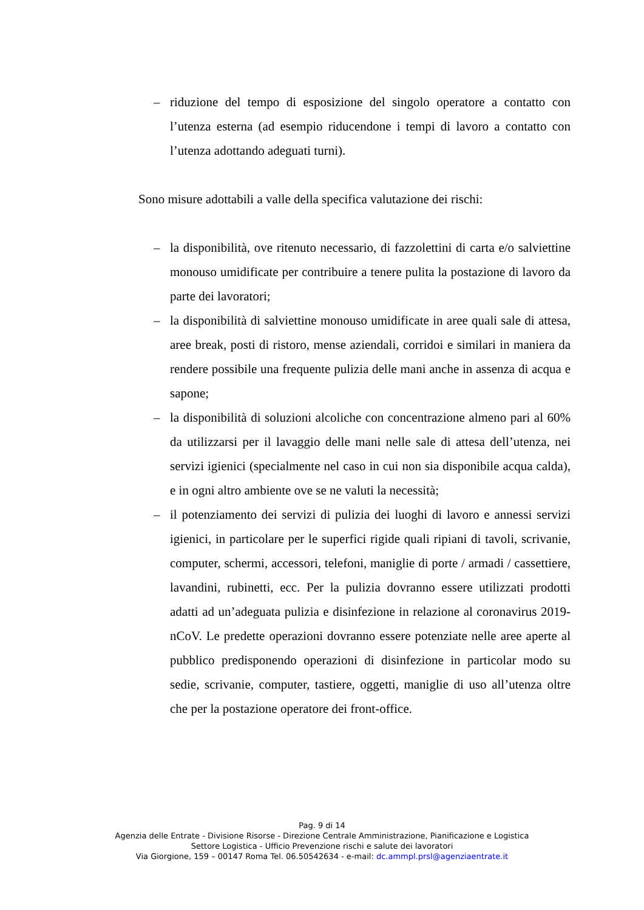– riduzione del tempo di esposizione del singolo operatore a contatto con l’utenza esterna (ad esempio riducendone i tempi di lavoro a contatto con l’utenza adottando adeguati turni).
Sono misure adottabili a valle della specifica valutazione dei rischi:
– la disponibilità, ove ritenuto necessario, di fazzolettini di carta e/o salviettine monouso umidificate per contribuire a tenere pulita la postazione di lavoro da parte dei lavoratori;
– la disponibilità di salviettine monouso umidificate in aree quali sale di attesa, aree break, posti di ristoro, mense aziendali, corridoi e similari in maniera da rendere possibile una frequente pulizia delle mani anche in assenza di acqua e sapone;
– la disponibilità di soluzioni alcoliche con concentrazione almeno pari al 60% da utilizzarsi per il lavaggio delle mani nelle sale di attesa dell’utenza, nei servizi igienici (specialmente nel caso in cui non sia disponibile acqua calda), e in ogni altro ambiente ove se ne valuti la necessità;
– il potenziamento dei servizi di pulizia dei luoghi di lavoro e annessi servizi igienici, in particolare per le superfici rigide quali ripiani di tavoli, scrivanie, computer, schermi, accessori, telefoni, maniglie di porte / armadi / cassettiere, lavandini, rubinetti, ecc. Per la pulizia dovranno essere utilizzati prodotti adatti ad un’adeguata pulizia e disinfezione in relazione al coronavirus 2019-nCoV. Le predette operazioni dovranno essere potenziate nelle aree aperte al pubblico predisponendo operazioni di disinfezione in particolar modo su sedie, scrivanie, computer, tastiere, oggetti, maniglie di uso all’utenza oltre che per la postazione operatore dei front-office.
Pag. 9 di 14
Agenzia delle Entrate - Divisione Risorse - Direzione Centrale Amministrazione, Pianificazione e Logistica
Settore Logistica - Ufficio Prevenzione rischi e salute dei lavoratori
Via Giorgione, 159 – 00147 Roma Tel. 06.50542634 - e-mail: dc.ammpl.prsl@agenziaentrate.it